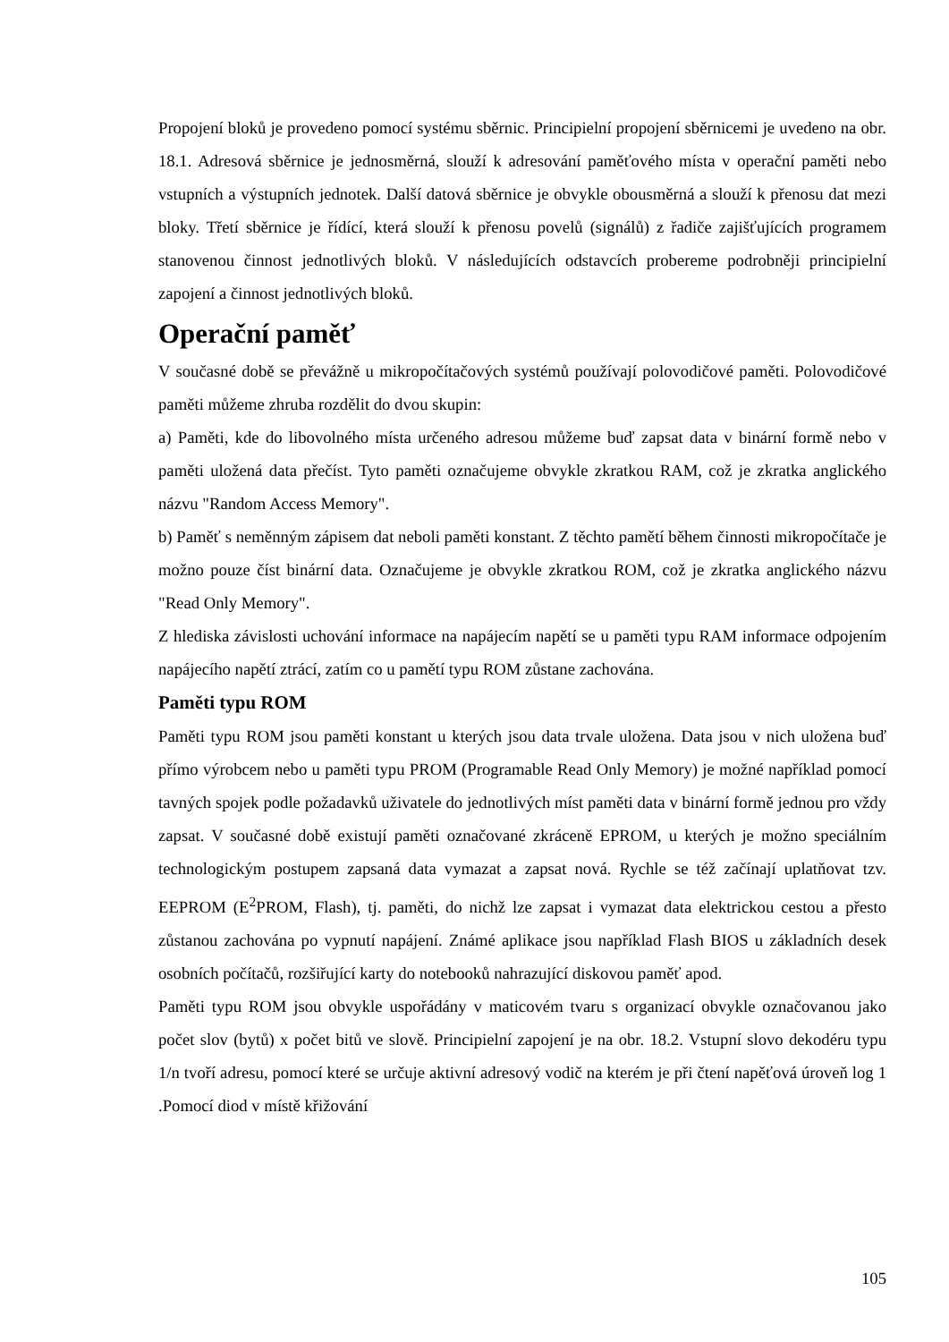Propojení bloků je provedeno pomocí systému sběrnic. Principielní propojení sběrnicemi je uvedeno na obr. 18.1. Adresová sběrnice je jednosměrná, slouží k adresování paměťového místa v operační paměti nebo vstupních a výstupních jednotek. Další datová sběrnice je obvykle obousměrná a slouží k přenosu dat mezi bloky. Třetí sběrnice je řídící, která slouží k přenosu povelů (signálů) z řadiče zajišťujících programem stanovenou činnost jednotlivých bloků. V následujících odstavcích probereme podrobněji principielní zapojení a činnost jednotlivých bloků.
Operační paměť
V současné době se převážně u mikropočítačových systémů používají polovodičové paměti. Polovodičové paměti můžeme zhruba rozdělit do dvou skupin:
a) Paměti, kde do libovolného místa určeného adresou můžeme buď zapsat data v binární formě nebo v paměti uložená data přečíst. Tyto paměti označujeme obvykle zkratkou RAM, což je zkratka anglického názvu "Random Access Memory".
b) Paměť s neměnným zápisem dat neboli paměti konstant. Z těchto pamětí během činnosti mikropočítače je možno pouze číst binární data. Označujeme je obvykle zkratkou ROM, což je zkratka anglického názvu "Read Only Memory".
Z hlediska závislosti uchování informace na napájecím napětí se u paměti typu RAM informace odpojením napájecího napětí ztrácí, zatím co u pamětí typu ROM zůstane zachována.
Paměti typu ROM
Paměti typu ROM jsou paměti konstant u kterých jsou data trvale uložena. Data jsou v nich uložena buď přímo výrobcem nebo u paměti typu PROM (Programable Read Only Memory) je možné například pomocí tavných spojek podle požadavků uživatele do jednotlivých míst paměti data v binární formě jednou pro vždy zapsat. V současné době existují paměti označované zkráceně EPROM, u kterých je možno speciálním technologickým postupem zapsaná data vymazat a zapsat nová. Rychle se též začínají uplatňovat tzv. EEPROM (E<sup>2</sup>PROM, Flash), tj. paměti, do nichž lze zapsat i vymazat data elektrickou cestou a přesto zůstanou zachována po vypnutí napájení. Známé aplikace jsou například Flash BIOS u základních desek osobních počítačů, rozšiřující karty do notebooků nahrazující diskovou paměť apod.
Paměti typu ROM jsou obvykle uspořádány v maticovém tvaru s organizací obvykle označovanou jako počet slov (bytů) x počet bitů ve slově. Principielní zapojení je na obr. 18.2. Vstupní slovo dekodéru typu 1/n tvoří adresu, pomocí které se určuje aktivní adresový vodič na kterém je při čtení napěťová úroveň log 1 .Pomocí diod v místě křižování
105